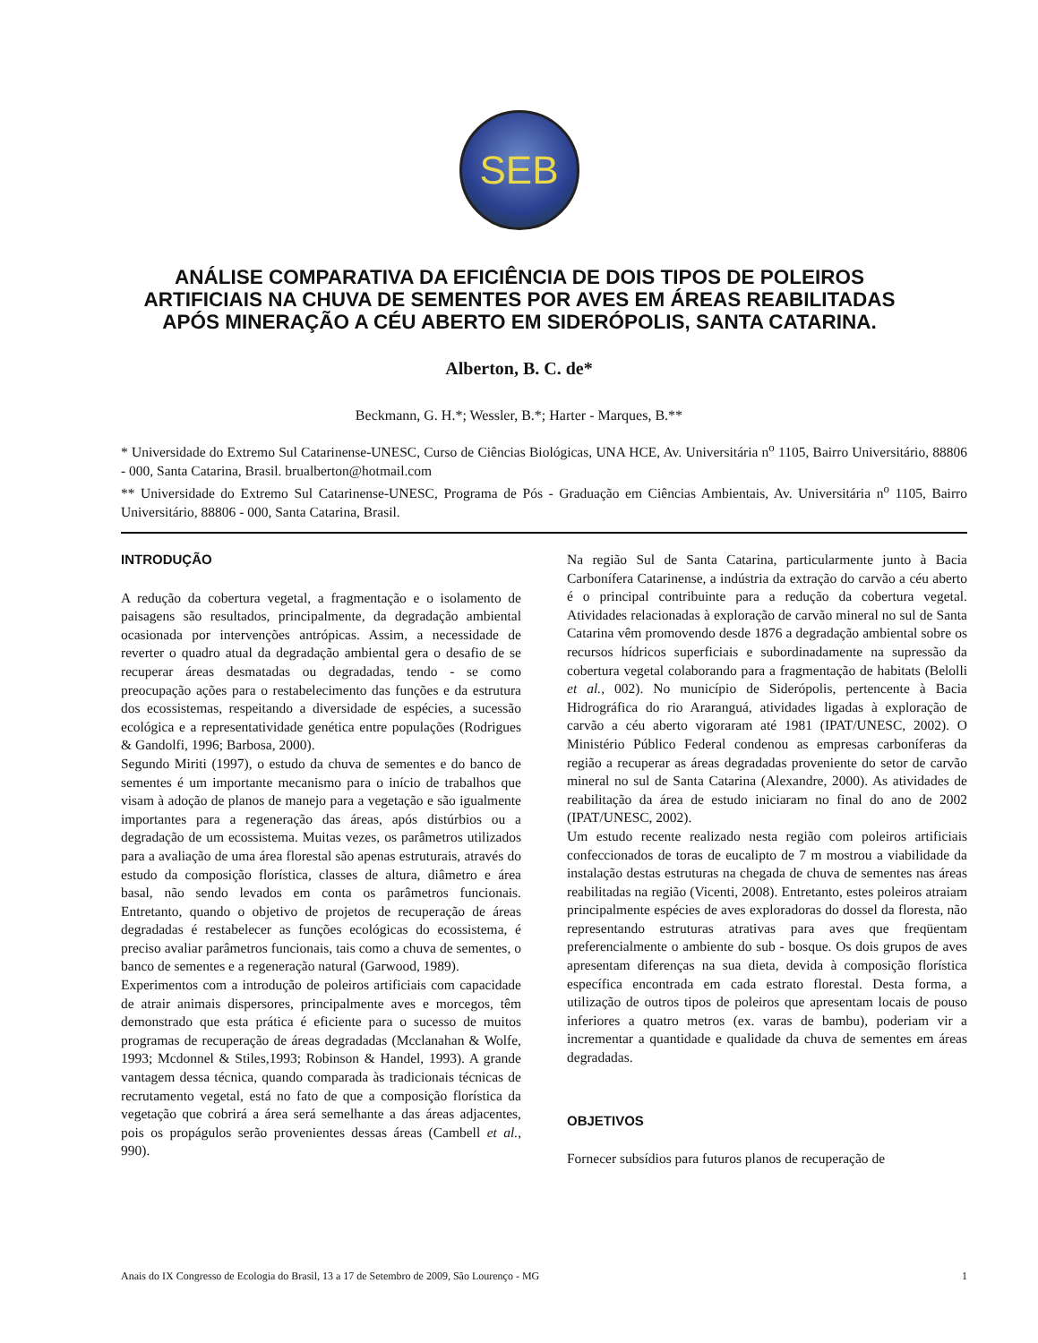SEB
ANÁLISE COMPARATIVA DA EFICIÊNCIA DE DOIS TIPOS DE POLEIROS ARTIFICIAIS NA CHUVA DE SEMENTES POR AVES EM ÁREAS REABILITADAS APÓS MINERAÇÃO A CÉU ABERTO EM SIDERÓPOLIS, SANTA CATARINA.
Alberton, B. C. de*
Beckmann, G. H.*; Wessler, B.*; Harter - Marques, B.**
* Universidade do Extremo Sul Catarinense-UNESC, Curso de Ciências Biológicas, UNA HCE, Av. Universitária n<sup>o</sup> 1105, Bairro Universitário, 88806 - 000, Santa Catarina, Brasil. brualberton@hotmail.com
** Universidade do Extremo Sul Catarinense-UNESC, Programa de Pós - Graduação em Ciências Ambientais, Av. Universitária n<sup>o</sup> 1105, Bairro Universitário, 88806 - 000, Santa Catarina, Brasil.
INTRODUÇÃO
A redução da cobertura vegetal, a fragmentação e o isolamento de paisagens são resultados, principalmente, da degradação ambiental ocasionada por intervenções antrópicas. Assim, a necessidade de reverter o quadro atual da degradação ambiental gera o desafio de se recuperar áreas desmatadas ou degradadas, tendo - se como preocupação ações para o restabelecimento das funções e da estrutura dos ecossistemas, respeitando a diversidade de espécies, a sucessão ecológica e a representatividade genética entre populações (Rodrigues & Gandolfi, 1996; Barbosa, 2000).
Segundo Miriti (1997), o estudo da chuva de sementes e do banco de sementes é um importante mecanismo para o início de trabalhos que visam à adoção de planos de manejo para a vegetação e são igualmente importantes para a regeneração das áreas, após distúrbios ou a degradação de um ecossistema. Muitas vezes, os parâmetros utilizados para a avaliação de uma área florestal são apenas estruturais, através do estudo da composição florística, classes de altura, diâmetro e área basal, não sendo levados em conta os parâmetros funcionais. Entretanto, quando o objetivo de projetos de recuperação de áreas degradadas é restabelecer as funções ecológicas do ecossistema, é preciso avaliar parâmetros funcionais, tais como a chuva de sementes, o banco de sementes e a regeneração natural (Garwood, 1989).
Experimentos com a introdução de poleiros artificiais com capacidade de atrair animais dispersores, principalmente aves e morcegos, têm demonstrado que esta prática é eficiente para o sucesso de muitos programas de recuperação de áreas degradadas (Mcclanahan & Wolfe, 1993; Mcdonnel & Stiles,1993; Robinson & Handel, 1993). A grande vantagem dessa técnica, quando comparada às tradicionais técnicas de recrutamento vegetal, está no fato de que a composição florística da vegetação que cobrirá a área será semelhante a das áreas adjacentes, pois os propágulos serão provenientes dessas áreas (Cambell et al., 990).
Na região Sul de Santa Catarina, particularmente junto à Bacia Carbonífera Catarinense, a indústria da extração do carvão a céu aberto é o principal contribuinte para a redução da cobertura vegetal. Atividades relacionadas à exploração de carvão mineral no sul de Santa Catarina vêm promovendo desde 1876 a degradação ambiental sobre os recursos hídricos superficiais e subordinadamente na supressão da cobertura vegetal colaborando para a fragmentação de habitats (Belolli et al., 002). No município de Siderópolis, pertencente à Bacia Hidrográfica do rio Araranguá, atividades ligadas à exploração de carvão a céu aberto vigoraram até 1981 (IPAT/UNESC, 2002). O Ministério Público Federal condenou as empresas carboníferas da região a recuperar as áreas degradadas proveniente do setor de carvão mineral no sul de Santa Catarina (Alexandre, 2000). As atividades de reabilitação da área de estudo iniciaram no final do ano de 2002 (IPAT/UNESC, 2002).
Um estudo recente realizado nesta região com poleiros artificiais confeccionados de toras de eucalipto de 7 m mostrou a viabilidade da instalação destas estruturas na chegada de chuva de sementes nas áreas reabilitadas na região (Vicenti, 2008). Entretanto, estes poleiros atraiam principalmente espécies de aves exploradoras do dossel da floresta, não representando estruturas atrativas para aves que freqüentam preferencialmente o ambiente do sub - bosque. Os dois grupos de aves apresentam diferenças na sua dieta, devida à composição florística específica encontrada em cada estrato florestal. Desta forma, a utilização de outros tipos de poleiros que apresentam locais de pouso inferiores a quatro metros (ex. varas de bambu), poderiam vir a incrementar a quantidade e qualidade da chuva de sementes em áreas degradadas.
OBJETIVOS
Fornecer subsídios para futuros planos de recuperação de
Anais do IX Congresso de Ecologia do Brasil, 13 a 17 de Setembro de 2009, São Lourenço - MG 1